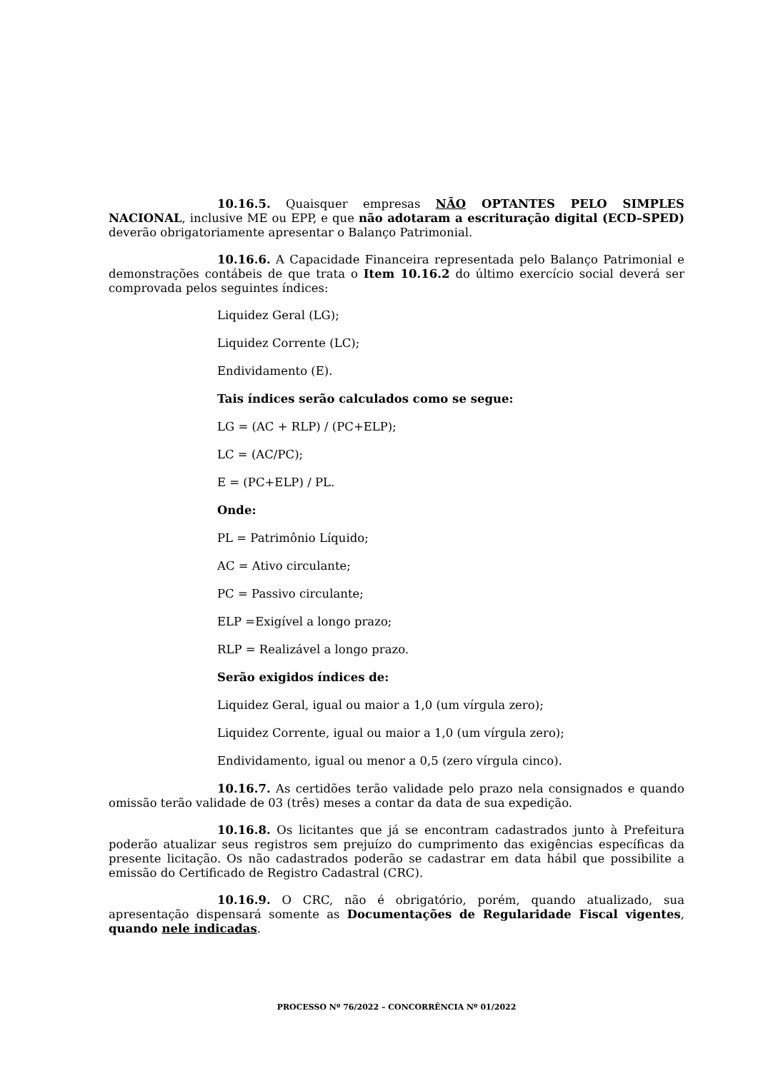10.16.5. Quaisquer empresas NÃO OPTANTES PELO SIMPLES NACIONAL, inclusive ME ou EPP, e que não adotaram a escrituração digital (ECD–SPED) deverão obrigatoriamente apresentar o Balanço Patrimonial.
10.16.6. A Capacidade Financeira representada pelo Balanço Patrimonial e demonstrações contábeis de que trata o Item 10.16.2 do último exercício social deverá ser comprovada pelos seguintes índices:
Liquidez Geral (LG);
Liquidez Corrente (LC);
Endividamento (E).
Tais índices serão calculados como se segue:
LG = (AC + RLP) / (PC+ELP);
LC = (AC/PC);
E = (PC+ELP) / PL.
Onde:
PL = Patrimônio Líquido;
AC = Ativo circulante;
PC = Passivo circulante;
ELP =Exigível a longo prazo;
RLP = Realizável a longo prazo.
Serão exigidos índices de:
Liquidez Geral, igual ou maior a 1,0 (um vírgula zero);
Liquidez Corrente, igual ou maior a 1,0 (um vírgula zero);
Endividamento, igual ou menor a 0,5 (zero vírgula cinco).
10.16.7. As certidões terão validade pelo prazo nela consignados e quando omissão terão validade de 03 (três) meses a contar da data de sua expedição.
10.16.8. Os licitantes que já se encontram cadastrados junto à Prefeitura poderão atualizar seus registros sem prejuízo do cumprimento das exigências específicas da presente licitação. Os não cadastrados poderão se cadastrar em data hábil que possibilite a emissão do Certificado de Registro Cadastral (CRC).
10.16.9. O CRC, não é obrigatório, porém, quando atualizado, sua apresentação dispensará somente as Documentações de Regularidade Fiscal vigentes, quando nele indicadas.
PROCESSO Nº 76/2022 – CONCORRÊNCIA Nº 01/2022